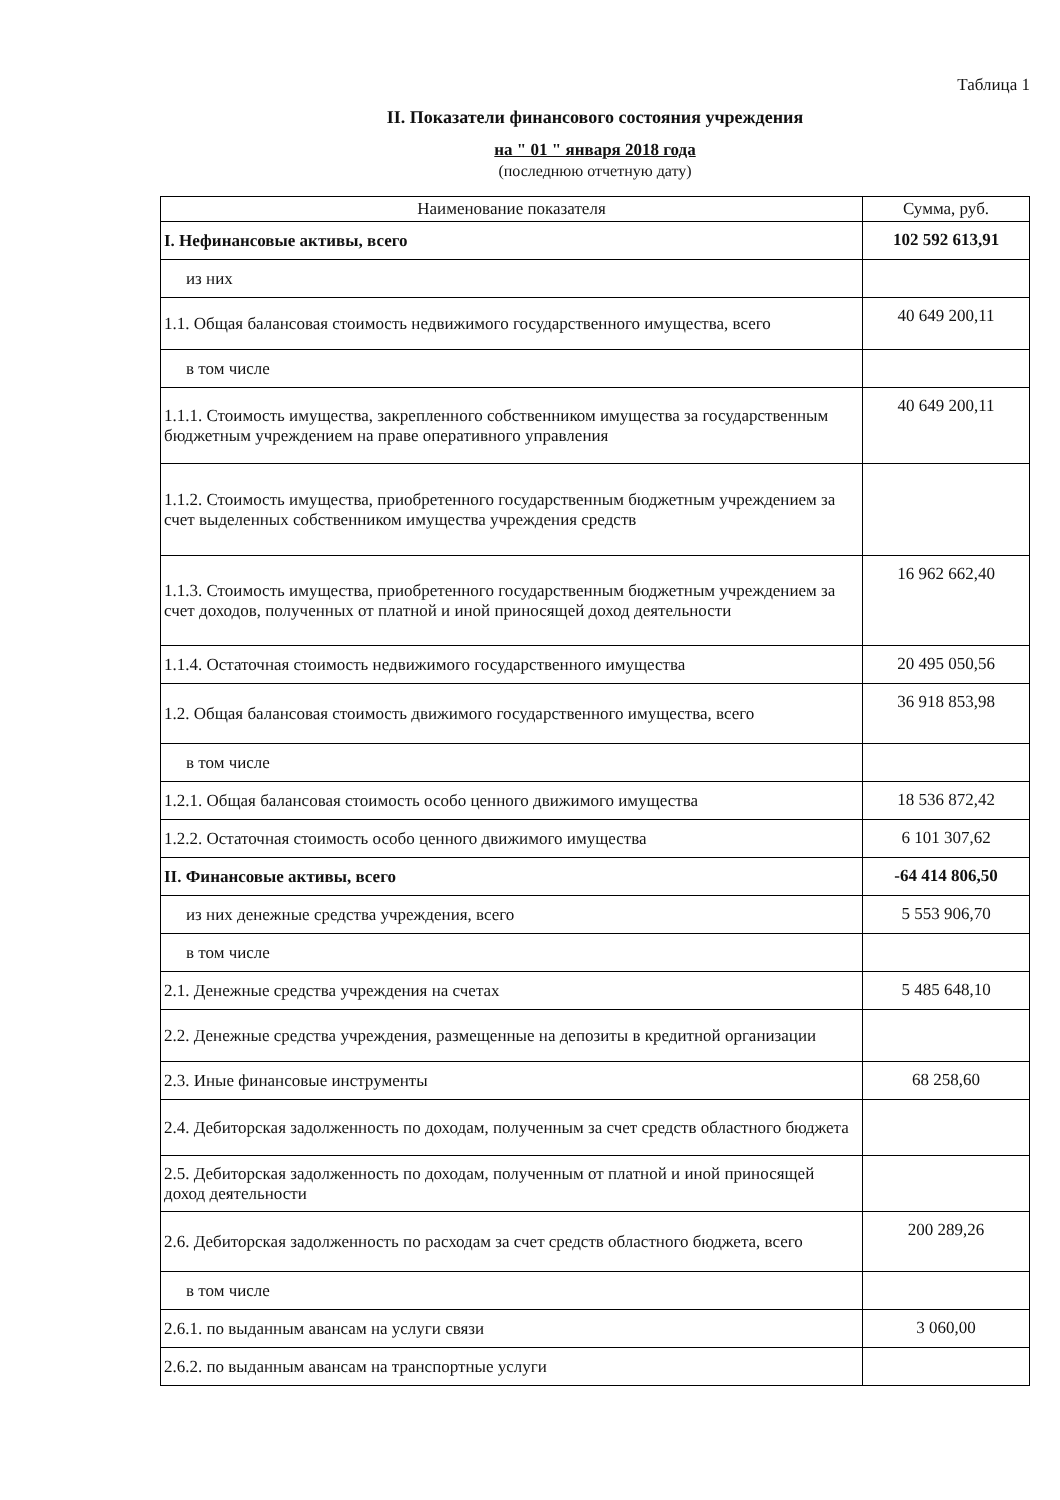Таблица 1
II. Показатели финансового состояния учреждения
на " 01 " января 2018 года
(последнюю отчетную дату)
| Наименование показателя | Сумма, руб. |
| --- | --- |
| I. Нефинансовые активы, всего | 102 592 613,91 |
| из них | |
| 1.1. Общая балансовая стоимость недвижимого государственного имущества, всего | 40 649 200,11 |
| в том числе | |
| 1.1.1. Стоимость имущества, закрепленного собственником имущества за государственным бюджетным учреждением на праве оперативного управления | 40 649 200,11 |
| 1.1.2. Стоимость имущества, приобретенного государственным бюджетным учреждением за счет выделенных собственником имущества учреждения средств | |
| 1.1.3. Стоимость имущества, приобретенного государственным бюджетным учреждением за счет доходов, полученных от платной и иной приносящей доход деятельности | 16 962 662,40 |
| 1.1.4. Остаточная стоимость недвижимого государственного имущества | 20 495 050,56 |
| 1.2. Общая балансовая стоимость движимого государственного имущества, всего | 36 918 853,98 |
| в том числе | |
| 1.2.1. Общая балансовая стоимость особо ценного движимого имущества | 18 536 872,42 |
| 1.2.2. Остаточная стоимость особо ценного движимого имущества | 6 101 307,62 |
| II. Финансовые активы, всего | -64 414 806,50 |
| из них денежные средства учреждения, всего | 5 553 906,70 |
| в том числе | |
| 2.1. Денежные средства учреждения на счетах | 5 485 648,10 |
| 2.2. Денежные средства учреждения, размещенные на депозиты в кредитной организации | |
| 2.3. Иные финансовые инструменты | 68 258,60 |
| 2.4. Дебиторская задолженность по доходам, полученным за счет средств областного бюджета | |
| 2.5. Дебиторская задолженность по доходам, полученным от платной и иной приносящей доход деятельности | |
| 2.6. Дебиторская задолженность по расходам за счет средств областного бюджета, всего | 200 289,26 |
| в том числе | |
| 2.6.1. по выданным авансам на услуги связи | 3 060,00 |
| 2.6.2. по выданным авансам на транспортные услуги | |